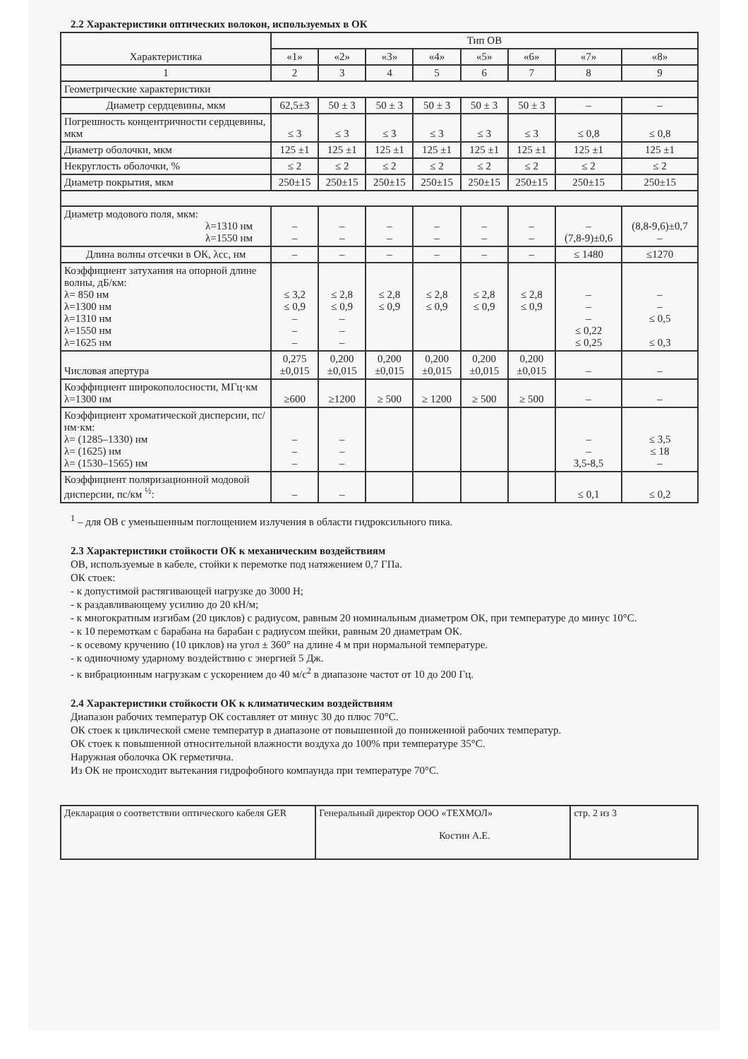2.2 Характеристики оптических волокон, используемых в ОК
| Характеристика | Тип ОВ | | | | | | | |
| --- | --- | --- | --- | --- | --- | --- | --- | --- |
| | «1» | «2» | «3» | «4» | «5» | «6» | «7» | «8» |
| 1 | 2 | 3 | 4 | 5 | 6 | 7 | 8 | 9 |
| Геометрические характеристики | | | | | | | | |
| Диаметр сердцевины, мкм | 62,5±3 | 50 ± 3 | 50 ± 3 | 50 ± 3 | 50 ± 3 | 50 ± 3 | – | – |
| Погрешность концентричности сердцевины, мкм | ≤ 3 | ≤ 3 | ≤ 3 | ≤ 3 | ≤ 3 | ≤ 3 | ≤ 0,8 | ≤ 0,8 |
| Диаметр оболочки, мкм | 125 ±1 | 125 ±1 | 125 ±1 | 125 ±1 | 125 ±1 | 125 ±1 | 125 ±1 | 125 ±1 |
| Некруглость оболочки, % | ≤ 2 | ≤ 2 | ≤ 2 | ≤ 2 | ≤ 2 | ≤ 2 | ≤ 2 | ≤ 2 |
| Диаметр покрытия, мкм | 250±15 | 250±15 | 250±15 | 250±15 | 250±15 | 250±15 | 250±15 | 250±15 |
| Диаметр модового поля, мкм: λ=1310 нм λ=1550 нм | – – | – – | – – | – – | – – | – – | – (7,8-9)±0,6 | (8,8-9,6)±0,7 – |
| Длина волны отсечки в ОК, λcc, нм | – | – | – | – | – | – | ≤ 1480 | ≤1270 |
| Коэффициент затухания на опорной длине волны, дБ/км: λ= 850 нм λ=1300 нм λ=1310 нм λ=1550 нм λ=1625 нм | ≤ 3,2 ≤ 0,9 – – – | ≤ 2,8 ≤ 0,9 – – – | ≤ 2,8 ≤ 0,9 | ≤ 2,8 ≤ 0,9 | ≤ 2,8 ≤ 0,9 | ≤ 2,8 ≤ 0,9 | – – – ≤ 0,22 ≤ 0,25 | – – ≤ 0,5 ≤ 0,3 |
| Числовая апертура | 0,275 ±0,015 | 0,200 ±0,015 | 0,200 ±0,015 | 0,200 ±0,015 | 0,200 ±0,015 | 0,200 ±0,015 | – | – |
| Коэффициент широкополосности, МГц·км λ=1300 нм | ≥600 | ≥1200 | ≥ 500 | ≥ 1200 | ≥ 500 | ≥ 500 | – | – |
| Коэффициент хроматической дисперсии, пс/нм·км: λ= (1285–1330) нм λ= (1625) нм λ= (1530–1565) нм | – – – | – – – | | | | | – – 3,5-8,5 | ≤ 3,5 ≤ 18 – |
| Коэффициент поляризационной модовой дисперсии, пс/км <sup>½</sup>: | – | – | | | | | ≤ 0,1 | ≤ 0,2 |
<sup>1</sup> – для ОВ с уменьшенным поглощением излучения в области гидроксильного пика.
2.3 Характеристики стойкости ОК к механическим воздействиям
ОВ, используемые в кабеле, стойки к перемотке под натяжением 0,7 ГПа.
ОК стоек:
- к допустимой растягивающей нагрузке до 3000 Н;
- к раздавливающему усилию до 20 кН/м;
- к многократным изгибам (20 циклов) с радиусом, равным 20 номинальным диаметром ОК, при температуре до минус 10°С.
- к 10 перемоткам с барабана на барабан с радиусом шейки, равным 20 диаметрам ОК.
- к осевому кручению (10 циклов) на угол ± 360° на длине 4 м при нормальной температуре.
- к одиночному ударному воздействию с энергией 5 Дж.
- к вибрационным нагрузкам с ускорением до 40 м/с<sup>2</sup> в диапазоне частот от 10 до 200 Гц.
2.4 Характеристики стойкости ОК к климатическим воздействиям
Диапазон рабочих температур ОК составляет от минус 30 до плюс 70°С.
ОК стоек к циклической смене температур в диапазоне от повышенной до пониженной рабочих температур.
ОК стоек к повышенной относительной влажности воздуха до 100% при температуре 35°С.
Наружная оболочка ОК герметична.
Из ОК не происходит вытекания гидрофобного компаунда при температуре 70°С.
| Декларация о соответствии оптического кабеля GER | Генеральный директор ООО «ТЕХМОЛ» Костин А.Е. | стр. 2 из 3 |